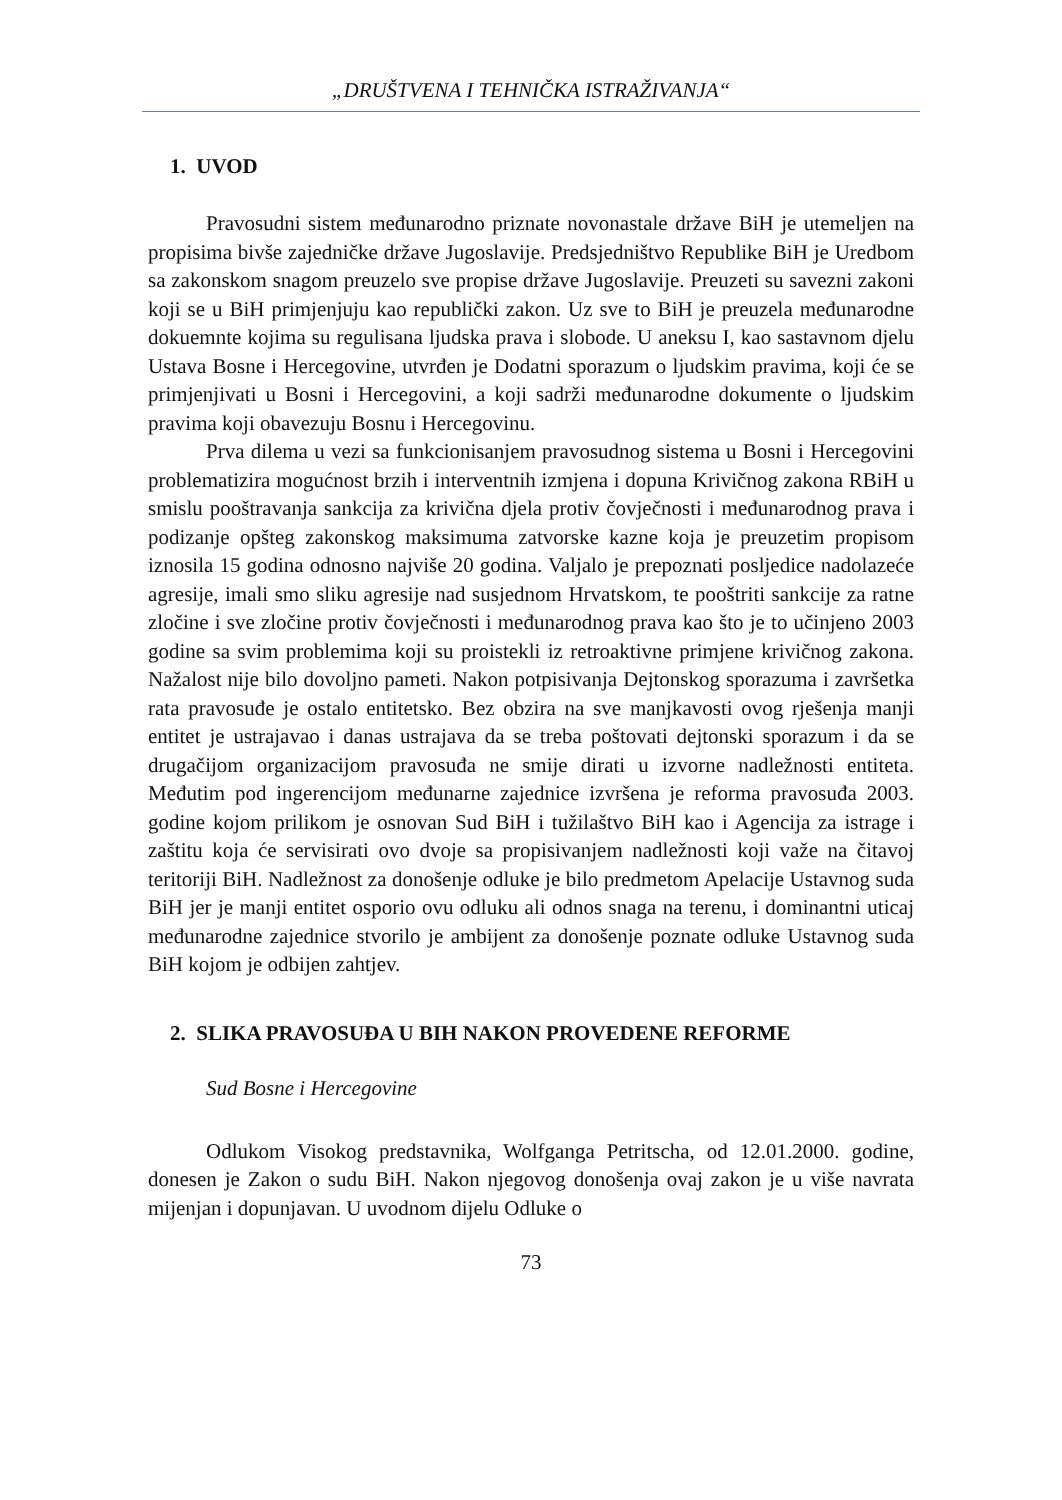„DRUŠTVENA I TEHNIČKA ISTRAŽIVANJA“
1. UVOD
Pravosudni sistem međunarodno priznate novonastale države BiH je utemeljen na propisima bivše zajedničke države Jugoslavije. Predsjedništvo Republike BiH je Uredbom sa zakonskom snagom preuzelo sve propise države Jugoslavije. Preuzeti su savezni zakoni koji se u BiH primjenjuju kao republički zakon. Uz sve to BiH je preuzela međunarodne dokuemnte kojima su regulisana ljudska prava i slobode. U aneksu I, kao sastavnom djelu Ustava Bosne i Hercegovine, utvrđen je Dodatni sporazum o ljudskim pravima, koji će se primjenjivati u Bosni i Hercegovini, a koji sadrži međunarodne dokumente o ljudskim pravima koji obavezuju Bosnu i Hercegovinu.
Prva dilema u vezi sa funkcionisanjem pravosudnog sistema u Bosni i Hercegovini problematizira mogućnost brzih i interventnih izmjena i dopuna Krivičnog zakona RBiH u smislu pooštravanja sankcija za krivična djela protiv čovječnosti i međunarodnog prava i podizanje opšteg zakonskog maksimuma zatvorske kazne koja je preuzetim propisom iznosila 15 godina odnosno najviše 20 godina. Valjalo je prepoznati posljedice nadolazeće agresije, imali smo sliku agresije nad susjednom Hrvatskom, te pooštriti sankcije za ratne zločine i sve zločine protiv čovječnosti i međunarodnog prava kao što je to učinjeno 2003 godine sa svim problemima koji su proistekli iz retroaktivne primjene krivičnog zakona. Nažalost nije bilo dovoljno pameti. Nakon potpisivanja Dejtonskog sporazuma i završetka rata pravosuđe je ostalo entitetsko. Bez obzira na sve manjkavosti ovog rješenja manji entitet je ustrajavao i danas ustrajava da se treba poštovati dejtonski sporazum i da se drugačijom organizacijom pravosuđa ne smije dirati u izvorne nadležnosti entiteta. Međutim pod ingerencijom međunarne zajednice izvršena je reforma pravosuđa 2003. godine kojom prilikom je osnovan Sud BiH i tužilaštvo BiH kao i Agencija za istrage i zaštitu koja će servisirati ovo dvoje sa propisivanjem nadležnosti koji važe na čitavoj teritoriji BiH. Nadležnost za donošenje odluke je bilo predmetom Apelacije Ustavnog suda BiH jer je manji entitet osporio ovu odluku ali odnos snaga na terenu, i dominantni uticaj međunarodne zajednice stvorilo je ambijent za donošenje poznate odluke Ustavnog suda BiH kojom je odbijen zahtjev.
2. SLIKA PRAVOSUĐA U BIH NAKON PROVEDENE REFORME
Sud Bosne i Hercegovine
Odlukom Visokog predstavnika, Wolfganga Petritscha, od 12.01.2000. godine, donesen je Zakon o sudu BiH. Nakon njegovog donošenja ovaj zakon je u više navrata mijenjan i dopunjavan. U uvodnom dijelu Odluke o
73